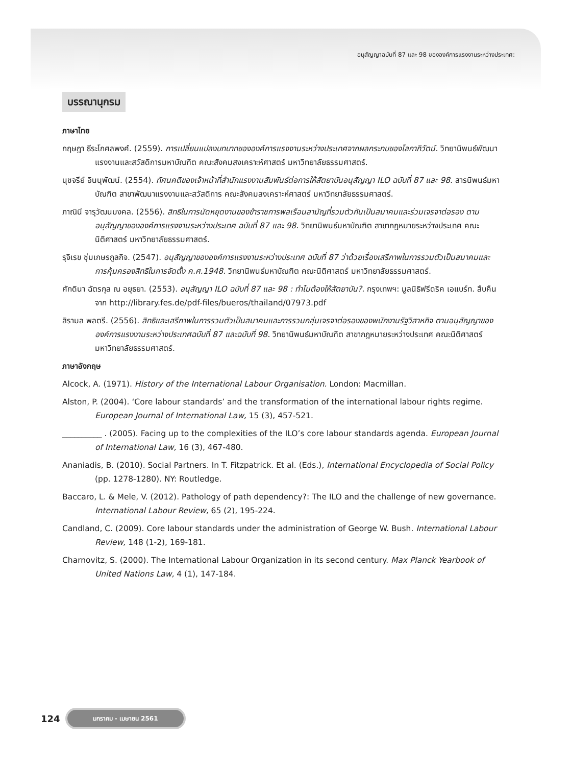อนุสัญญาฉบับที่ 87 และ 98 ขององค์การแรงงานระหว่างประเทศ:
บรรณานุกรม
ภาษาไทย
กฤษฎา ธีระโกศลพงศ์. (2559). การเปลี่ยนแปลงบทบาทขององค์การแรงงานระหว่างประเทศจากผลกระทบของโลกาภิวัตน์. วิทยานิพนธ์พัฒนาแรงงานและสวัสดิการมหาบัณฑิต คณะสังคมสงเคราะห์ศาสตร์ มหาวิทยาลัยธรรมศาสตร์.
นุชจรีย์ อินนุพัฒน์. (2554). ทัศนคติของเจ้าหน้าที่สำนักแรงงานสัมพันธ์ต่อการให้สัตยาบันอนุสัญญา ILO ฉบับที่ 87 และ 98. สารนิพนธ์มหาบัณฑิต สาขาพัฒนาแรงงานและสวัสดิการ คณะสังคมสงเคราะห์ศาสตร์ มหาวิทยาลัยธรรมศาสตร์.
ภาณินี จารุวัฒนมงคล. (2556). สิทธิในการนัดหยุดงานของข้าราชการพลเรือนสามัญที่รวมตัวกันเป็นสมาคมและร่วมเจรจาต่อรอง ตามอนุสัญญาขององค์การแรงงานระหว่างประเทศ ฉบับที่ 87 และ 98. วิทยานิพนธ์มหาบัณฑิต สาขากฎหมายระหว่างประเทศ คณะนิติศาสตร์ มหาวิทยาลัยธรรมศาสตร์.
รุจิเรข ชุ่มเกษรกูลกิจ. (2547). อนุสัญญาขององค์การแรงงานระหว่างประเทศ ฉบับที่ 87 ว่าด้วยเรื่องเสรีภาพในการรวมตัวเป็นสมาคมและการคุ้มครองสิทธิในการจัดตั้ง ค.ศ.1948. วิทยานิพนธ์มหาบัณฑิต คณะนิติศาสตร์ มหาวิทยาลัยธรรมศาสตร์.
ศักดินา ฉัตรกุล ณ อยุธยา. (2553). อนุสัญญา ILO ฉบับที่ 87 และ 98 : ทำไมต้องให้สัตยาบัน?. กรุงเทพฯ: มูลนิธิฟรีดริค เอแบร์ท. สืบคืนจาก http://library.fes.de/pdf-files/bueros/thailand/07973.pdf
สิรามล พลตรี. (2556). สิทธิและเสรีภาพในการรวมตัวเป็นสมาคมและการรวมกลุ่มเจรจาต่อรองของพนักงานรัฐวิสาหกิจ ตามอนุสัญญาขององค์การแรงงานระหว่างประเทศฉบับที่ 87 และฉบับที่ 98. วิทยานิพนธ์มหาบัณฑิต สาขากฎหมายระหว่างประเทศ คณะนิติศาสตร์ มหาวิทยาลัยธรรมศาสตร์.
ภาษาอังกฤษ
Alcock, A. (1971). History of the International Labour Organisation. London: Macmillan.
Alston, P. (2004). ‘Core labour standards’ and the transformation of the international labour rights regime. European Journal of International Law, 15 (3), 457-521.
__________ . (2005). Facing up to the complexities of the ILO’s core labour standards agenda. European Journal of International Law, 16 (3), 467-480.
Ananiadis, B. (2010). Social Partners. In T. Fitzpatrick. Et al. (Eds.), International Encyclopedia of Social Policy (pp. 1278-1280). NY: Routledge.
Baccaro, L. & Mele, V. (2012). Pathology of path dependency?: The ILO and the challenge of new governance. International Labour Review, 65 (2), 195-224.
Candland, C. (2009). Core labour standards under the administration of George W. Bush. International Labour Review, 148 (1-2), 169-181.
Charnovitz, S. (2000). The International Labour Organization in its second century. Max Planck Yearbook of United Nations Law, 4 (1), 147-184.
124 มกราคม - เมษายน 2561